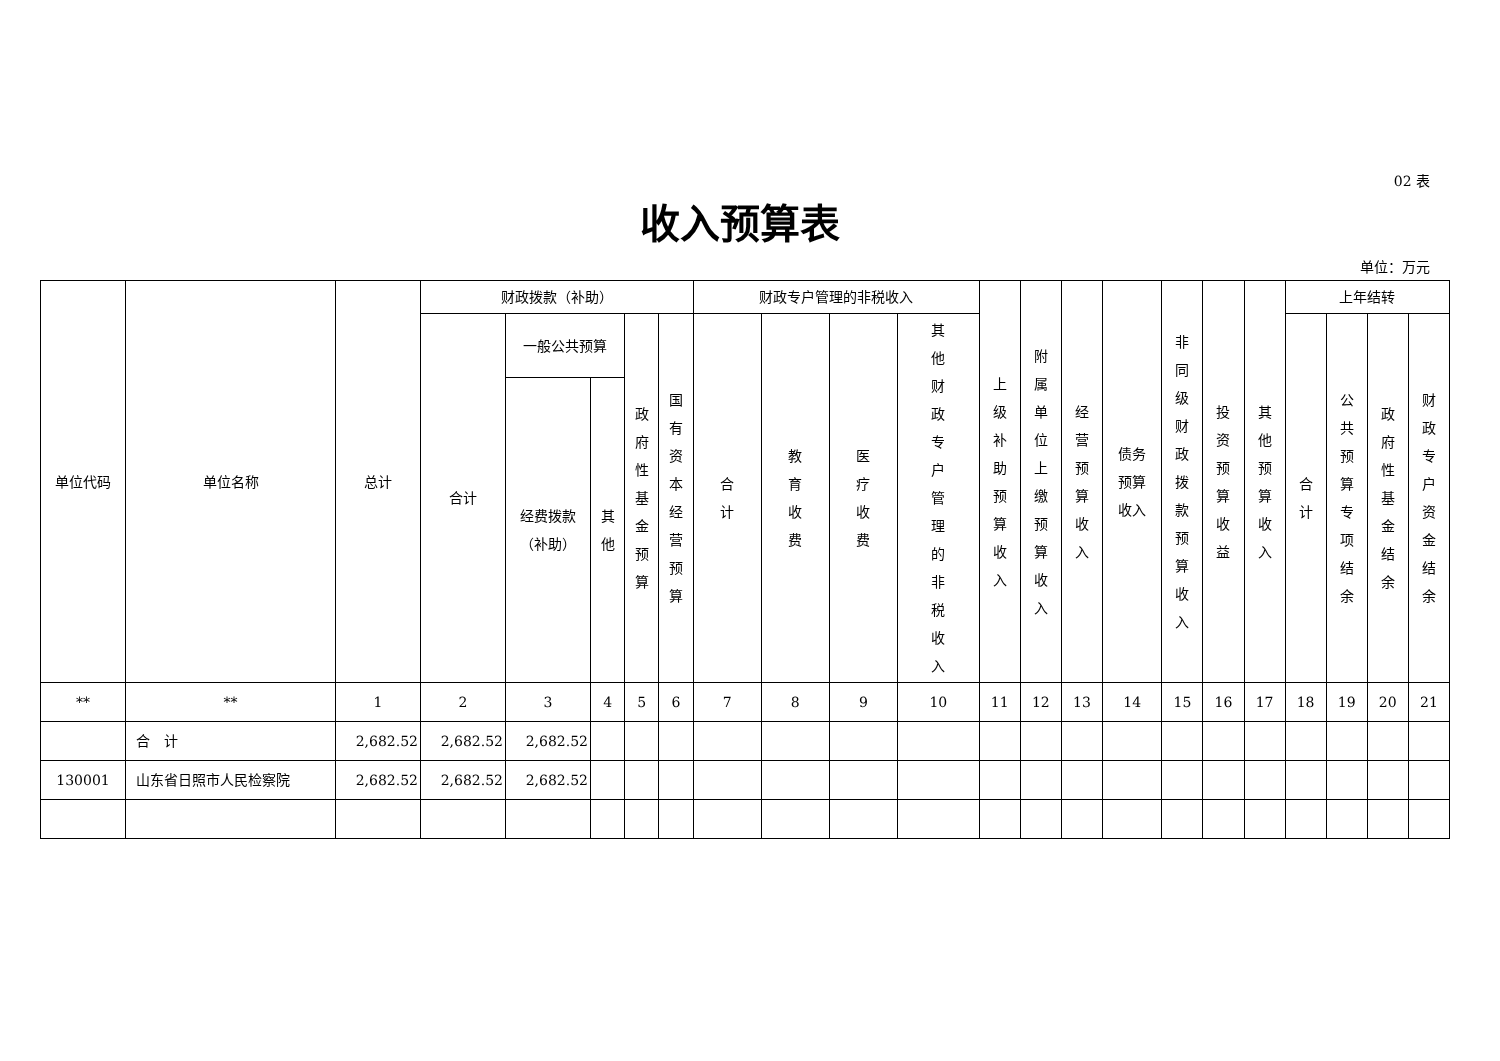02 表
收入预算表
单位：万元
| 单位代码 | 单位名称 | 总计 | 财政拨款（补助） | | | | | 财政专户管理的非税收入 | | | | 上级补助预算收入 | 附属单位上缴预算收入 | 经营预算收入 | 债务 预算 收入 | 非同级财政拨款预算收入 | 投资预算收益 | 其他预算收入 | 上年结转 | | | |
| --- | --- | --- | --- | --- | --- | --- | --- | --- | --- | --- | --- | --- | --- | --- | --- | --- | --- | --- | --- | --- | --- | --- |
| | | | 合计 | 一般公共预算 | | 政府性基金预算 | 国有资本经营预算 | 合计 | 教育收费 | 医疗收费 | 其他财政专户管理的非税收入 | | | | | | | | 合计 | 公共预算专项结余 | 政府性基金结余 | 财政专户资金结余 |
| | | | | 经费拨款 （补助） | 其他 | | | | | | | | | | | | | | | | | |
| ** | ** | 1 | 2 | 3 | 4 | 5 | 6 | 7 | 8 | 9 | 10 | 11 | 12 | 13 | 14 | 15 | 16 | 17 | 18 | 19 | 20 | 21 |
| | 合 计 | 2,682.52 | 2,682.52 | 2,682.52 | | | | | | | | | | | | | | | | | | |
| 130001 | 山东省日照市人民检察院 | 2,682.52 | 2,682.52 | 2,682.52 | | | | | | | | | | | | | | | | | | |